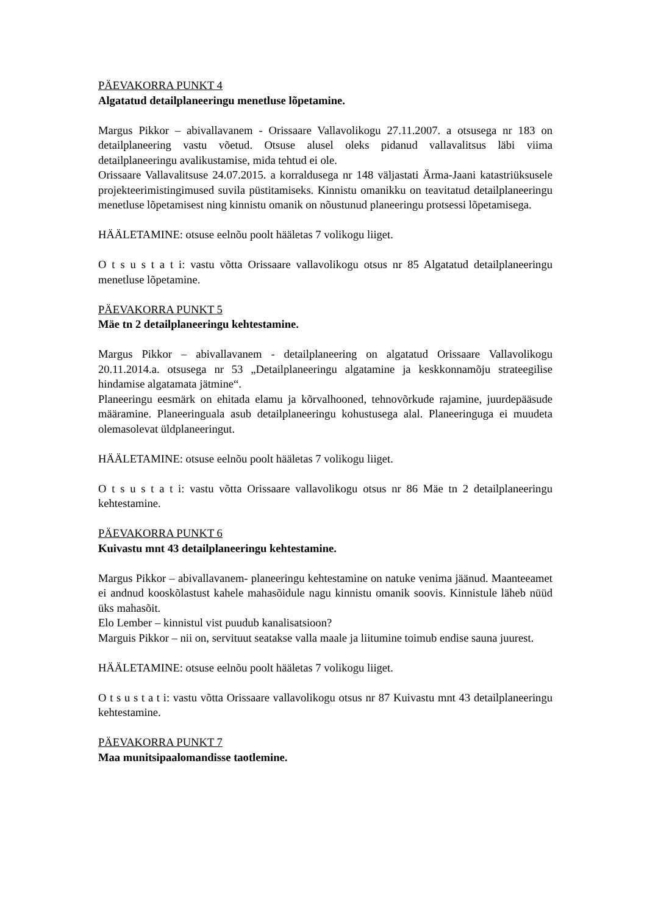PÄEVAKORRA PUNKT 4
Algatatud detailplaneeringu menetluse lõpetamine.
Margus Pikkor – abivallavanem - Orissaare Vallavolikogu 27.11.2007. a otsusega nr 183 on detailplaneering vastu võetud. Otsuse alusel oleks pidanud vallavalitsus läbi viima detailplaneeringu avalikustamise, mida tehtud ei ole.
Orissaare Vallavalitsuse 24.07.2015. a korraldusega nr 148 väljastati Ärma-Jaani katastriüksusele projekteerimistingimused suvila püstitamiseks. Kinnistu omanikku on teavitatud detailplaneeringu menetluse lõpetamisest ning kinnistu omanik on nõustunud planeeringu protsessi lõpetamisega.
HÄÄLETAMINE: otsuse eelnõu poolt hääletas 7 volikogu liiget.
O t s u s t a t i: vastu võtta Orissaare vallavolikogu otsus nr 85 Algatatud detailplaneeringu menetluse lõpetamine.
PÄEVAKORRA PUNKT 5
Mäe tn 2 detailplaneeringu kehtestamine.
Margus Pikkor – abivallavanem - detailplaneering on algatatud Orissaare Vallavolikogu 20.11.2014.a. otsusega nr 53 „Detailplaneeringu algatamine ja keskkonnamõju strateegilise hindamise algatamata jätmine“.
Planeeringu eesmärk on ehitada elamu ja kõrvalhooned, tehnovõrkude rajamine, juurdepääsude määramine. Planeeringuala asub detailplaneeringu kohustusega alal. Planeeringuga ei muudeta olemasolevat üldplaneeringut.
HÄÄLETAMINE: otsuse eelnõu poolt hääletas 7 volikogu liiget.
O t s u s t a t i: vastu võtta Orissaare vallavolikogu otsus nr 86 Mäe tn 2 detailplaneeringu kehtestamine.
PÄEVAKORRA PUNKT 6
Kuivastu mnt 43 detailplaneeringu kehtestamine.
Margus Pikkor – abivallavanem- planeeringu kehtestamine on natuke venima jäänud. Maanteeamet ei andnud kooskõlastust kahele mahasõidule nagu kinnistu omanik soovis. Kinnistule läheb nüüd üks mahasõit.
Elo Lember – kinnistul vist puudub kanalisatsioon?
Marguis Pikkor – nii on, servituut seatakse valla maale ja liitumine toimub endise sauna juurest.
HÄÄLETAMINE: otsuse eelnõu poolt hääletas 7 volikogu liiget.
O t s u s t a t i: vastu võtta Orissaare vallavolikogu otsus nr 87 Kuivastu mnt 43 detailplaneeringu kehtestamine.
PÄEVAKORRA PUNKT 7
Maa munitsipaalomandisse taotlemine.